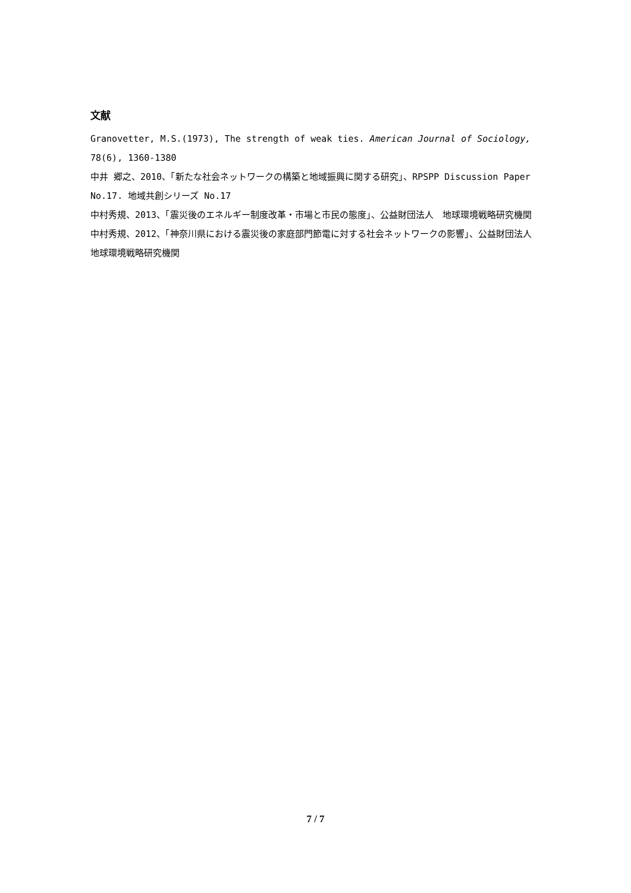文献
Granovetter, M.S.(1973), The strength of weak ties. American Journal of Sociology, 78(6), 1360-1380
中井 郷之、2010、「新たな社会ネットワークの構築と地域振興に関する研究」、RPSPP Discussion Paper No.17. 地域共創シリーズ No.17
中村秀規、2013、「震災後のエネルギー制度改革・市場と市民の態度」、公益財団法人　地球環境戦略研究機関
中村秀規、2012、「神奈川県における震災後の家庭部門節電に対する社会ネットワークの影響」、公益財団法人　地球環境戦略研究機関
7 / 7